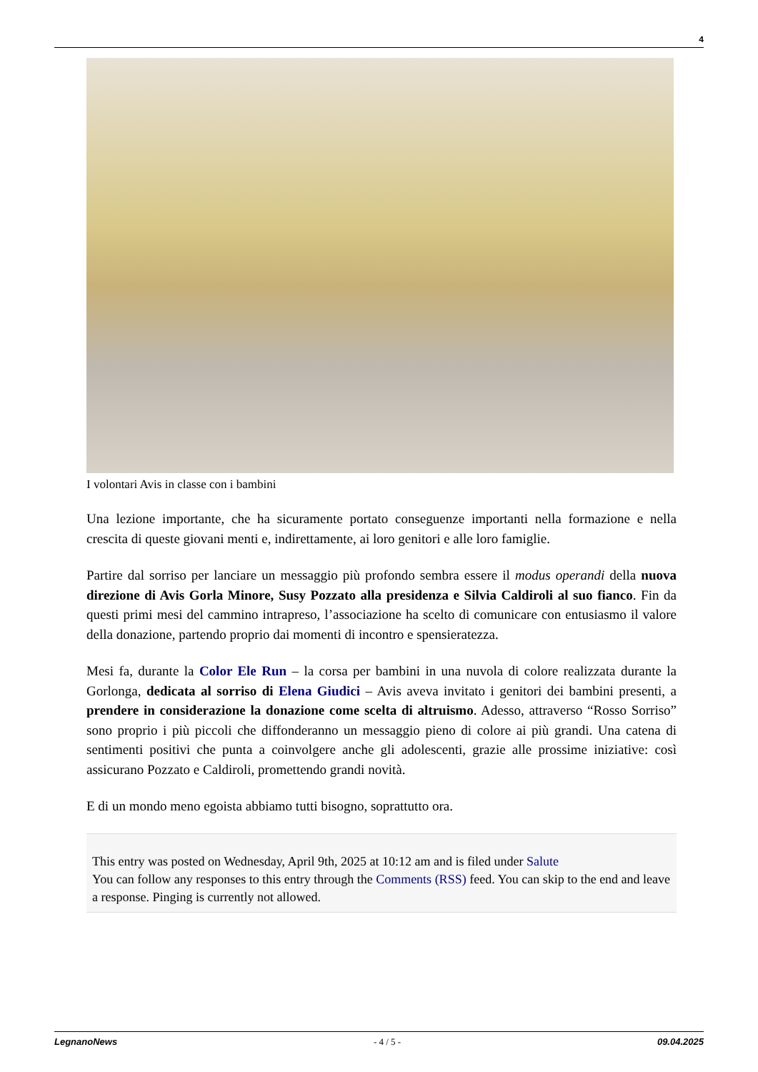4
I volontari Avis in classe con i bambini
Una lezione importante, che ha sicuramente portato conseguenze importanti nella formazione e nella crescita di queste giovani menti e, indirettamente, ai loro genitori e alle loro famiglie.
Partire dal sorriso per lanciare un messaggio più profondo sembra essere il modus operandi della nuova direzione di Avis Gorla Minore, Susy Pozzato alla presidenza e Silvia Caldiroli al suo fianco. Fin da questi primi mesi del cammino intrapreso, l’associazione ha scelto di comunicare con entusiasmo il valore della donazione, partendo proprio dai momenti di incontro e spensieratezza.
Mesi fa, durante la Color Ele Run – la corsa per bambini in una nuvola di colore realizzata durante la Gorlonga, dedicata al sorriso di Elena Giudici – Avis aveva invitato i genitori dei bambini presenti, a prendere in considerazione la donazione come scelta di altruismo. Adesso, attraverso “Rosso Sorriso” sono proprio i più piccoli che diffonderanno un messaggio pieno di colore ai più grandi. Una catena di sentimenti positivi che punta a coinvolgere anche gli adolescenti, grazie alle prossime iniziative: così assicurano Pozzato e Caldiroli, promettendo grandi novità.
E di un mondo meno egoista abbiamo tutti bisogno, soprattutto ora.
This entry was posted on Wednesday, April 9th, 2025 at 10:12 am and is filed under Salute
You can follow any responses to this entry through the Comments (RSS) feed. You can skip to the end and leave a response. Pinging is currently not allowed.
LegnanoNews - 4 / 5 - 09.04.2025